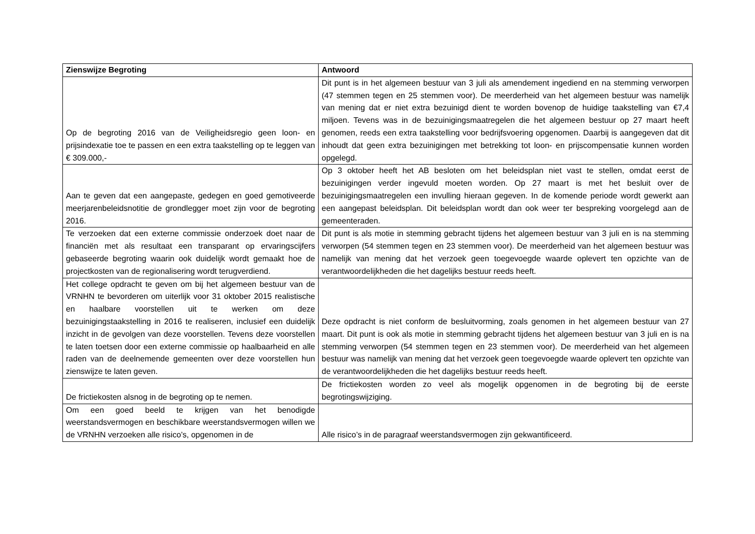| Zienswijze Begroting | Antwoord |
| --- | --- |
| Op de begroting 2016 van de Veiligheidsregio geen loon- en prijsindexatie toe te passen en een extra taakstelling op te leggen van € 309.000,- | Dit punt is in het algemeen bestuur van 3 juli als amendement ingediend en na stemming verworpen (47 stemmen tegen en 25 stemmen voor). De meerderheid van het algemeen bestuur was namelijk van mening dat er niet extra bezuinigd dient te worden bovenop de huidige taakstelling van €7,4 miljoen. Tevens was in de bezuinigingsmaatregelen die het algemeen bestuur op 27 maart heeft genomen, reeds een extra taakstelling voor bedrijfsvoering opgenomen. Daarbij is aangegeven dat dit inhoudt dat geen extra bezuinigingen met betrekking tot loon- en prijscompensatie kunnen worden opgelegd. |
| Aan te geven dat een aangepaste, gedegen en goed gemotiveerde meerjarenbeleidsnotitie de grondlegger moet zijn voor de begroting 2016. | Op 3 oktober heeft het AB besloten om het beleidsplan niet vast te stellen, omdat eerst de bezuinigingen verder ingevuld moeten worden. Op 27 maart is met het besluit over de bezuinigingsmaatregelen een invulling hieraan gegeven. In de komende periode wordt gewerkt aan een aangepast beleidsplan. Dit beleidsplan wordt dan ook weer ter bespreking voorgelegd aan de gemeenteraden. |
| Te verzoeken dat een externe commissie onderzoek doet naar de financiën met als resultaat een transparant op ervaringscijfers gebaseerde begroting waarin ook duidelijk wordt gemaakt hoe de projectkosten van de regionalisering wordt terugverdiend. | Dit punt is als motie in stemming gebracht tijdens het algemeen bestuur van 3 juli en is na stemming verworpen (54 stemmen tegen en 23 stemmen voor). De meerderheid van het algemeen bestuur was namelijk van mening dat het verzoek geen toegevoegde waarde oplevert ten opzichte van de verantwoordelijkheden die het dagelijks bestuur reeds heeft. |
| Het college opdracht te geven om bij het algemeen bestuur van de VRNHN te bevorderen om uiterlijk voor 31 oktober 2015 realistische en haalbare voorstellen uit te werken om deze bezuinigingstaakstelling in 2016 te realiseren, inclusief een duidelijk inzicht in de gevolgen van deze voorstellen. Tevens deze voorstellen te laten toetsen door een externe commissie op haalbaarheid en alle raden van de deelnemende gemeenten over deze voorstellen hun zienswijze te laten geven. | Deze opdracht is niet conform de besluitvorming, zoals genomen in het algemeen bestuur van 27 maart. Dit punt is ook als motie in stemming gebracht tijdens het algemeen bestuur van 3 juli en is na stemming verworpen (54 stemmen tegen en 23 stemmen voor). De meerderheid van het algemeen bestuur was namelijk van mening dat het verzoek geen toegevoegde waarde oplevert ten opzichte van de verantwoordelijkheden die het dagelijks bestuur reeds heeft. |
| De frictiekosten alsnog in de begroting op te nemen. | De frictiekosten worden zo veel als mogelijk opgenomen in de begroting bij de eerste begrotingswijziging. |
| Om een goed beeld te krijgen van het benodigde weerstandsvermogen en beschikbare weerstandsvermogen willen we de VRNHN verzoeken alle risico’s, opgenomen in de | Alle risico’s in de paragraaf weerstandsvermogen zijn gekwantificeerd. |